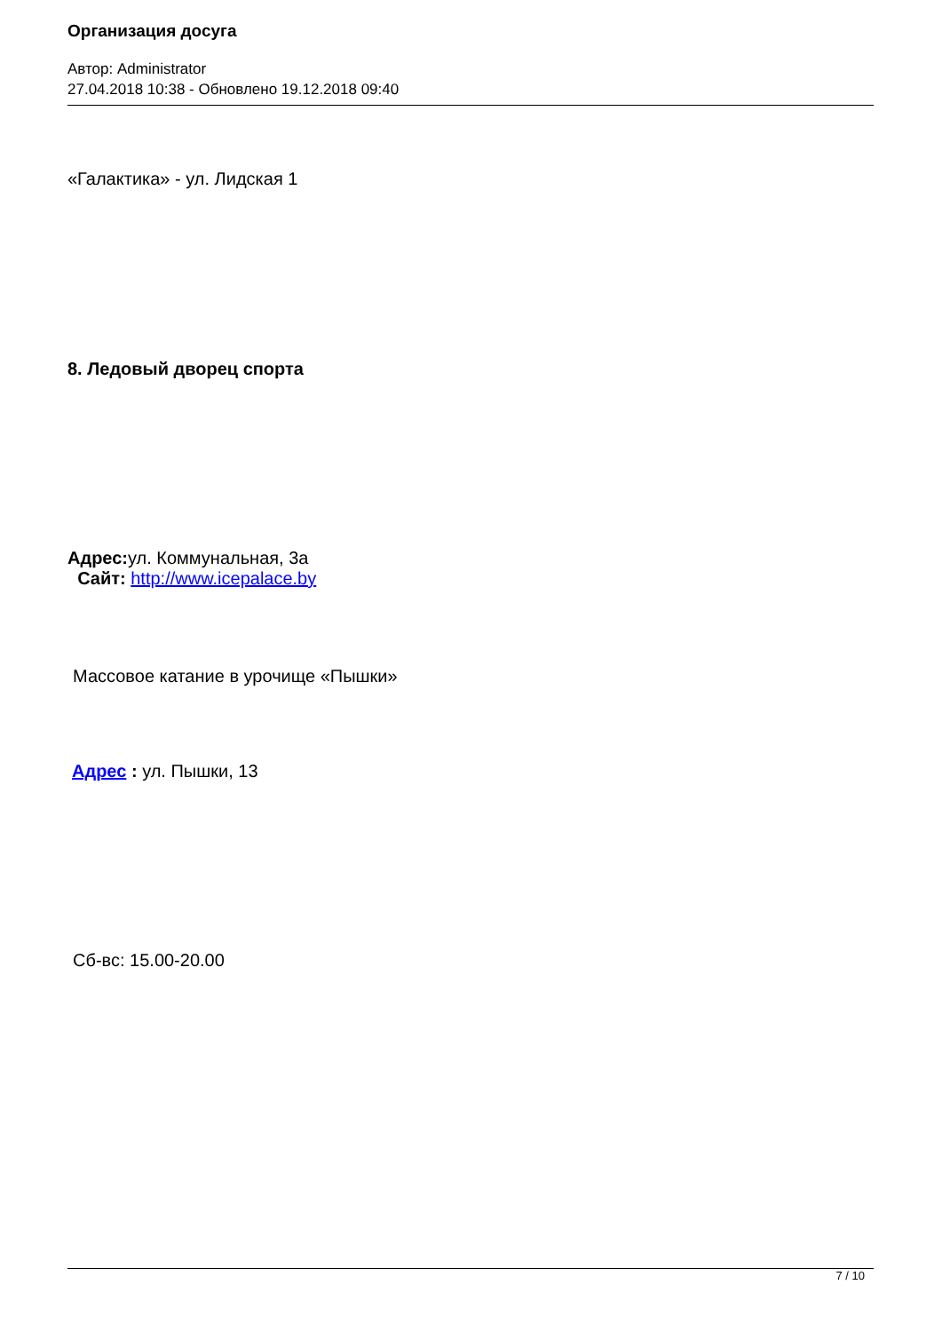Организация досуга
Автор: Administrator
27.04.2018 10:38 - Обновлено 19.12.2018 09:40
«Галактика» - ул. Лидская 1
8. Ледовый дворец спорта
Адрес: ул. Коммунальная, 3а
Сайт: http://www.icepalace.by
Массовое катание в урочище «Пышки»
Адрес : ул. Пышки, 13
Сб-вс: 15.00-20.00
7 / 10